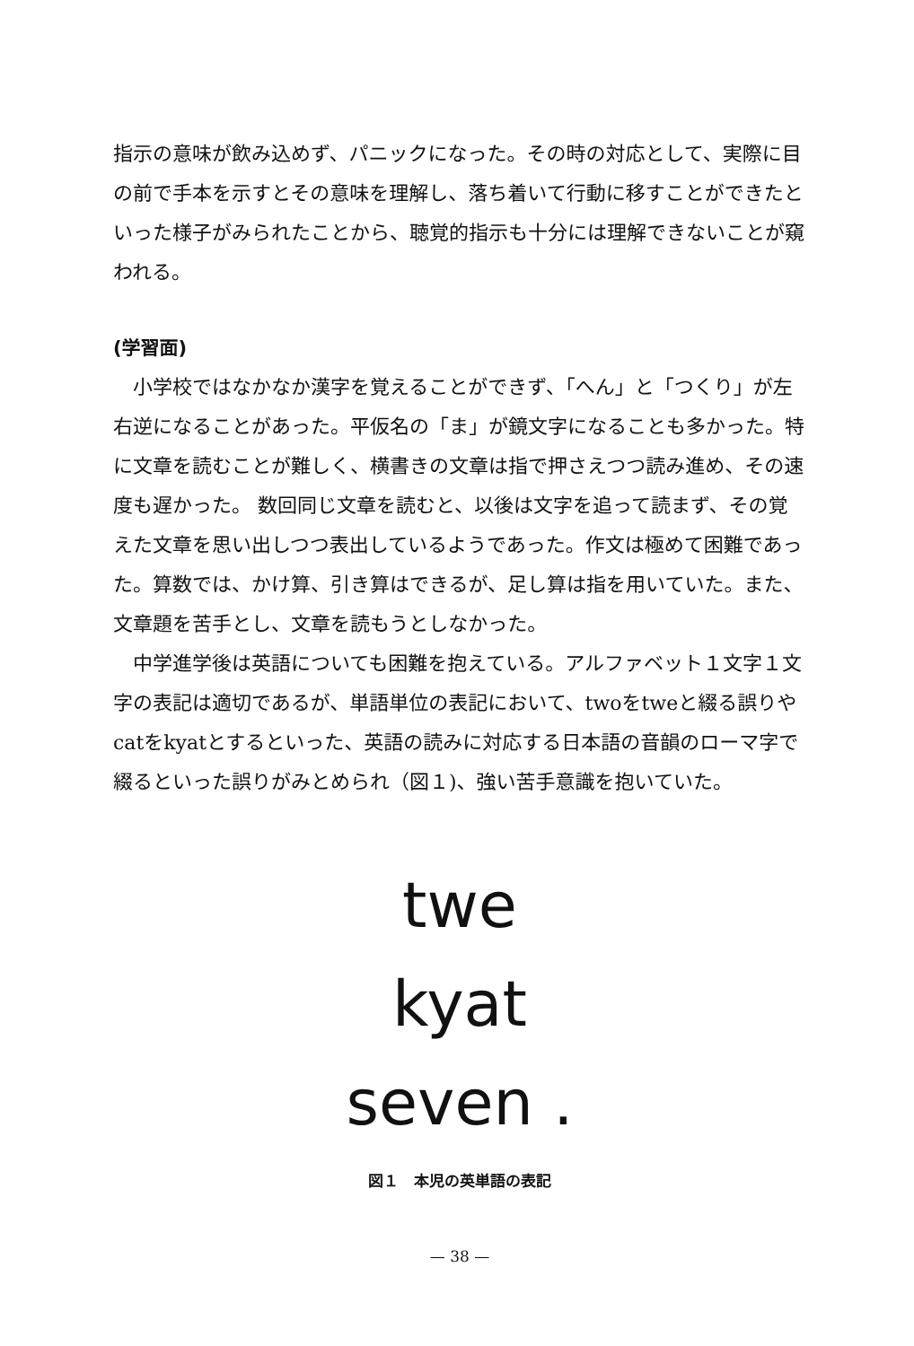指示の意味が飲み込めず、パニックになった。その時の対応として、実際に目の前で手本を示すとその意味を理解し、落ち着いて行動に移すことができたといった様子がみられたことから、聴覚的指示も十分には理解できないことが窺われる。
(学習面)
小学校ではなかなか漢字を覚えることができず、「へん」と「つくり」が左右逆になることがあった。平仮名の「ま」が鏡文字になることも多かった。特に文章を読むことが難しく、横書きの文章は指で押さえつつ読み進め、その速度も遅かった。 数回同じ文章を読むと、以後は文字を追って読まず、その覚えた文章を思い出しつつ表出しているようであった。作文は極めて困難であった。算数では、かけ算、引き算はできるが、足し算は指を用いていた。また、文章題を苦手とし、文章を読もうとしなかった。
中学進学後は英語についても困難を抱えている。アルファベット１文字１文字の表記は適切であるが、単語単位の表記において、twoをtweと綴る誤りやcatをkyatとするといった、英語の読みに対応する日本語の音韻のローマ字で綴るといった誤りがみとめられ（図１)、強い苦手意識を抱いていた。
twe
kyat
seven .
図１　本児の英単語の表記
— 38 —